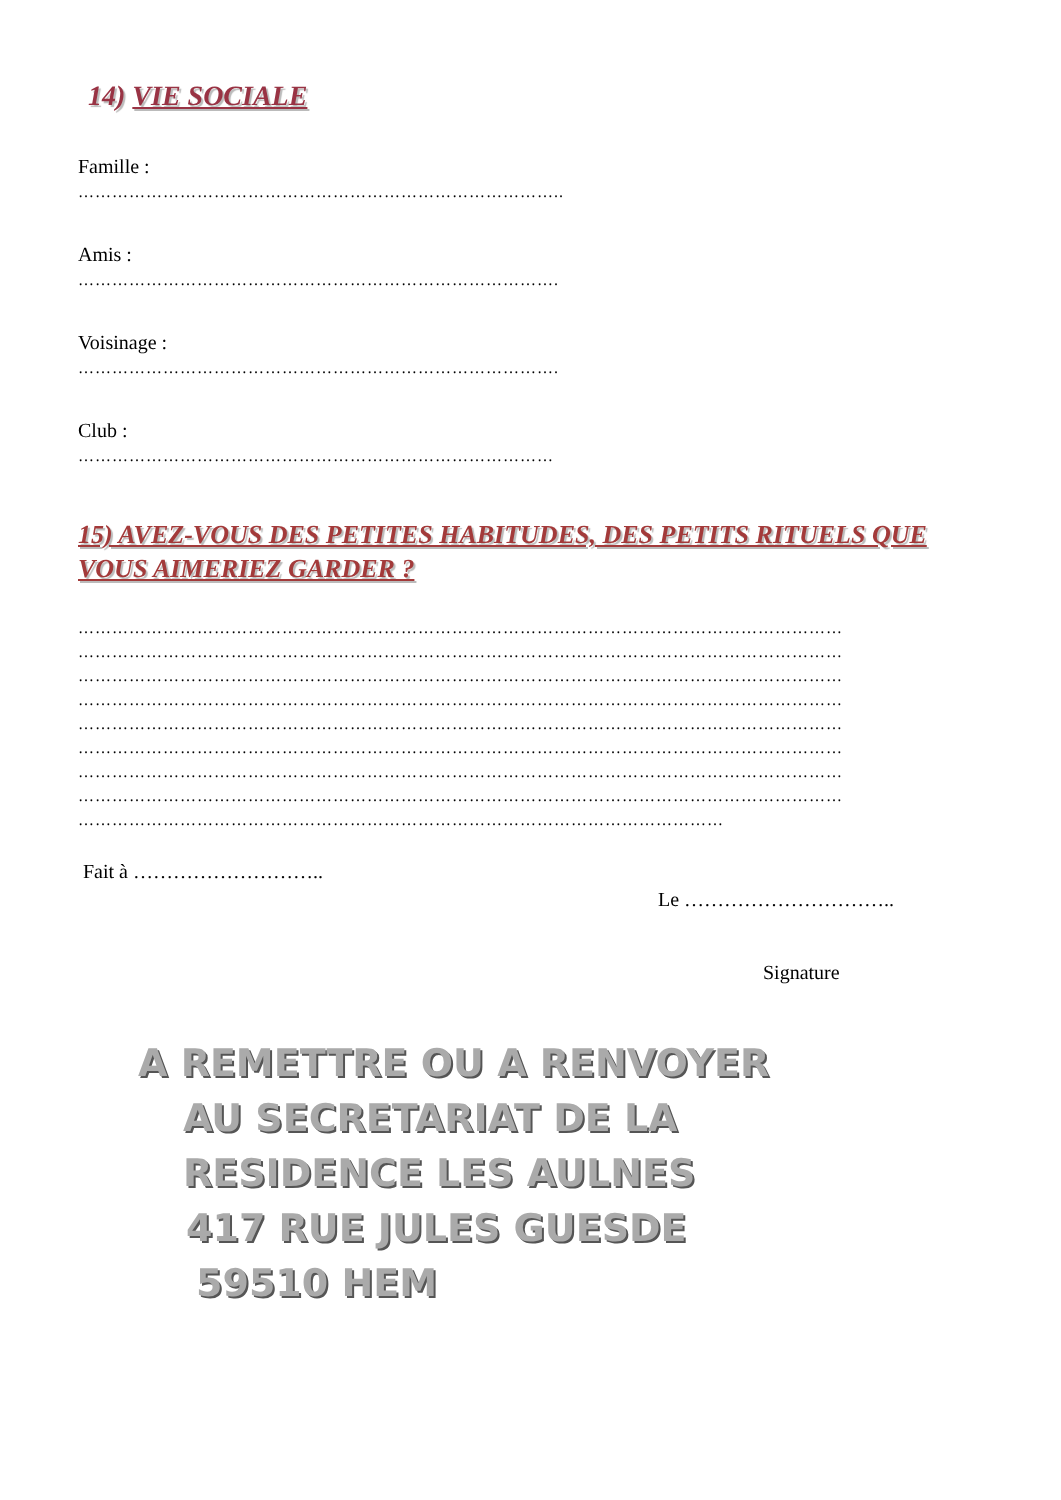14) VIE SOCIALE
Famille :
…………………………………………………………………………..
Amis :
………………………………………………………………………….
Voisinage :
………………………………………………………………………….
Club :
…………………………………………………………………………
15) AVEZ-VOUS DES PETITES HABITUDES, DES PETITS RITUELS QUE VOUS AIMERIEZ GARDER ?
………………………………………………………………………………………………………………………
………………………………………………………………………………………………………………………
………………………………………………………………………………………………………………………
………………………………………………………………………………………………………………………
………………………………………………………………………………………………………………………
………………………………………………………………………………………………………………………
………………………………………………………………………………………………………………………
………………………………………………………………………………………………………………………
……………………………………………………………………………………………………
Fait à ………………………..
Le …………………………..
Signature
A REMETTRE OU A RENVOYER
AU SECRETARIAT DE LA
RESIDENCE LES AULNES
417 RUE JULES GUESDE
59510 HEM